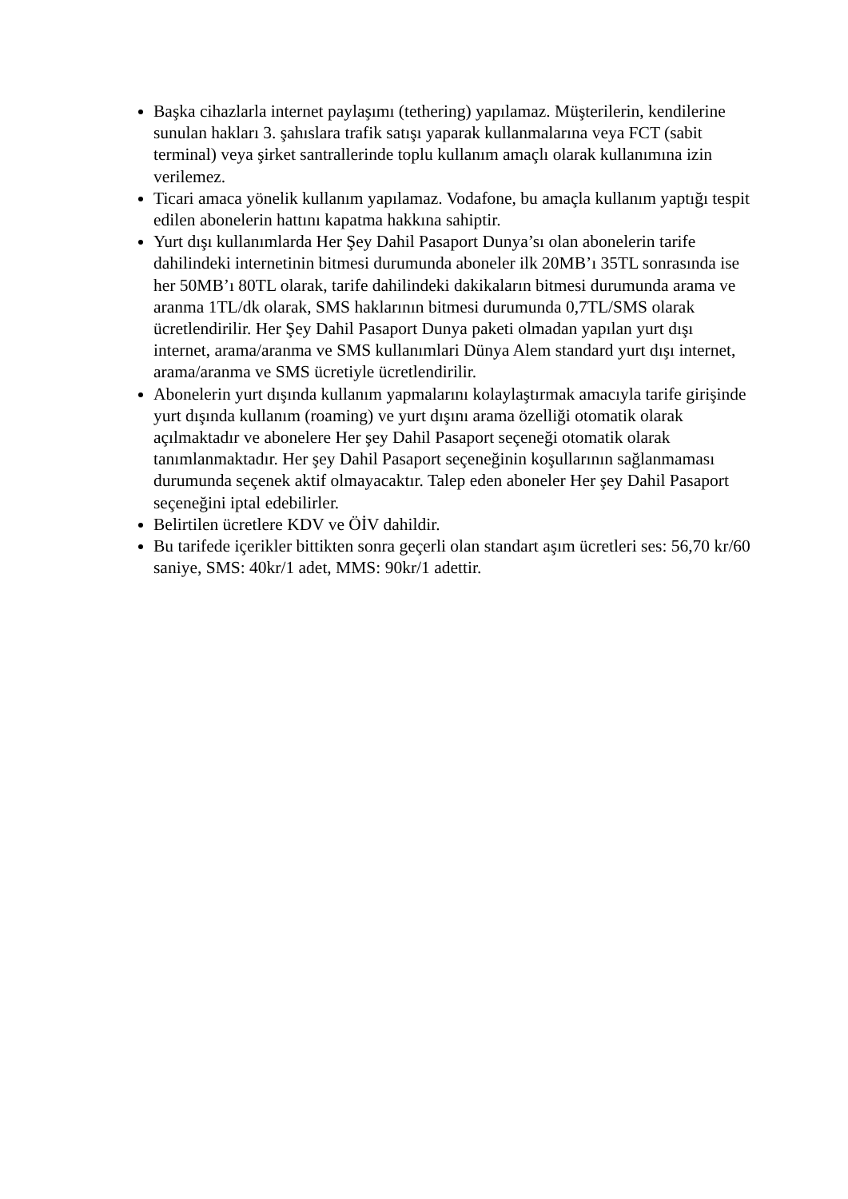Başka cihazlarla internet paylaşımı (tethering) yapılamaz. Müşterilerin, kendilerine sunulan hakları 3. şahıslara trafik satışı yaparak kullanmalarına veya FCT (sabit terminal) veya şirket santrallerinde toplu kullanım amaçlı olarak kullanımına izin verilemez.
Ticari amaca yönelik kullanım yapılamaz. Vodafone, bu amaçla kullanım yaptığı tespit edilen abonelerin hattını kapatma hakkına sahiptir.
Yurt dışı kullanımlarda Her Şey Dahil Pasaport Dunya’sı olan abonelerin tarife dahilindeki internetinin bitmesi durumunda aboneler ilk 20MB’ı 35TL sonrasında ise her 50MB’ı 80TL olarak, tarife dahilindeki dakikaların bitmesi durumunda arama ve aranma 1TL/dk olarak, SMS haklarının bitmesi durumunda 0,7TL/SMS olarak ücretlendirilir. Her Şey Dahil Pasaport Dunya paketi olmadan yapılan yurt dışı internet, arama/aranma ve SMS kullanımlari Dünya Alem standard yurt dışı internet, arama/aranma ve SMS ücretiyle ücretlendirilir.
Abonelerin yurt dışında kullanım yapmalarını kolaylaştırmak amacıyla tarife girişinde yurt dışında kullanım (roaming) ve yurt dışını arama özelliği otomatik olarak açılmaktadır ve abonelere Her şey Dahil Pasaport seçeneği otomatik olarak tanımlanmaktadır. Her şey Dahil Pasaport seçeneğinin koşullarının sağlanmaması durumunda seçenek aktif olmayacaktır. Talep eden aboneler Her şey Dahil Pasaport seçeneğini iptal edebilirler.
Belirtilen ücretlere KDV ve ÖİV dahildir.
Bu tarifede içerikler bittikten sonra geçerli olan standart aşım ücretleri ses: 56,70 kr/60 saniye, SMS: 40kr/1 adet, MMS: 90kr/1 adettir.